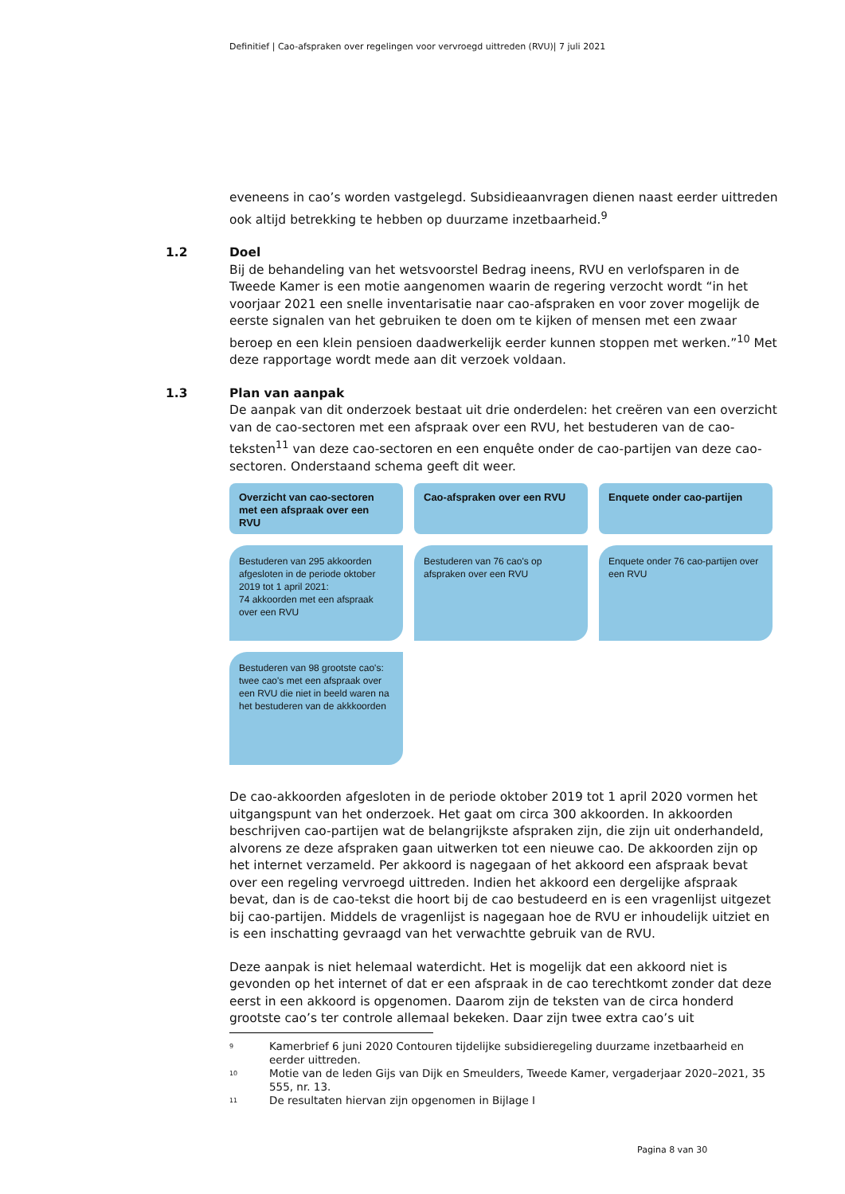Definitief | Cao-afspraken over regelingen voor vervroegd uittreden (RVU)| 7 juli 2021
eveneens in cao’s worden vastgelegd. Subsidieaanvragen dienen naast eerder uittreden ook altijd betrekking te hebben op duurzame inzetbaarheid.<sup>9</sup>
1.2
Doel
Bij de behandeling van het wetsvoorstel Bedrag ineens, RVU en verlofsparen in de Tweede Kamer is een motie aangenomen waarin de regering verzocht wordt “in het voorjaar 2021 een snelle inventarisatie naar cao-afspraken en voor zover mogelijk de eerste signalen van het gebruiken te doen om te kijken of mensen met een zwaar beroep en een klein pensioen daadwerkelijk eerder kunnen stoppen met werken.”<sup>10</sup> Met deze rapportage wordt mede aan dit verzoek voldaan.
1.3
Plan van aanpak
De aanpak van dit onderzoek bestaat uit drie onderdelen: het creëren van een overzicht van de cao-sectoren met een afspraak over een RVU, het bestuderen van de cao-teksten<sup>11</sup> van deze cao-sectoren en een enquête onder de cao-partijen van deze cao-sectoren. Onderstaand schema geeft dit weer.
Overzicht van cao-sectoren met een afspraak over een RVU
Cao-afspraken over een RVU
Enquete onder cao-partijen
Bestuderen van 295 akkoorden afgesloten in de periode oktober 2019 tot 1 april 2021:
74 akkoorden met een afspraak over een RVU
Bestuderen van 76 cao's op afspraken over een RVU
Enquete onder 76 cao-partijen over een RVU
Bestuderen van 98 grootste cao's: twee cao's met een afspraak over een RVU die niet in beeld waren na het bestuderen van de akkkoorden
De cao-akkoorden afgesloten in de periode oktober 2019 tot 1 april 2020 vormen het uitgangspunt van het onderzoek. Het gaat om circa 300 akkoorden. In akkoorden beschrijven cao-partijen wat de belangrijkste afspraken zijn, die zijn uit onderhandeld, alvorens ze deze afspraken gaan uitwerken tot een nieuwe cao. De akkoorden zijn op het internet verzameld. Per akkoord is nagegaan of het akkoord een afspraak bevat over een regeling vervroegd uittreden. Indien het akkoord een dergelijke afspraak bevat, dan is de cao-tekst die hoort bij de cao bestudeerd en is een vragenlijst uitgezet bij cao-partijen. Middels de vragenlijst is nagegaan hoe de RVU er inhoudelijk uitziet en is een inschatting gevraagd van het verwachtte gebruik van de RVU.
Deze aanpak is niet helemaal waterdicht. Het is mogelijk dat een akkoord niet is gevonden op het internet of dat er een afspraak in de cao terechtkomt zonder dat deze eerst in een akkoord is opgenomen. Daarom zijn de teksten van de circa honderd grootste cao’s ter controle allemaal bekeken. Daar zijn twee extra cao’s uit
<sup>9</sup> Kamerbrief 6 juni 2020 Contouren tijdelijke subsidieregeling duurzame inzetbaarheid en eerder uittreden.
<sup>10</sup> Motie van de leden Gijs van Dijk en Smeulders, Tweede Kamer, vergaderjaar 2020–2021, 35 555, nr. 13.
<sup>11</sup> De resultaten hiervan zijn opgenomen in Bijlage I
Pagina 8 van 30